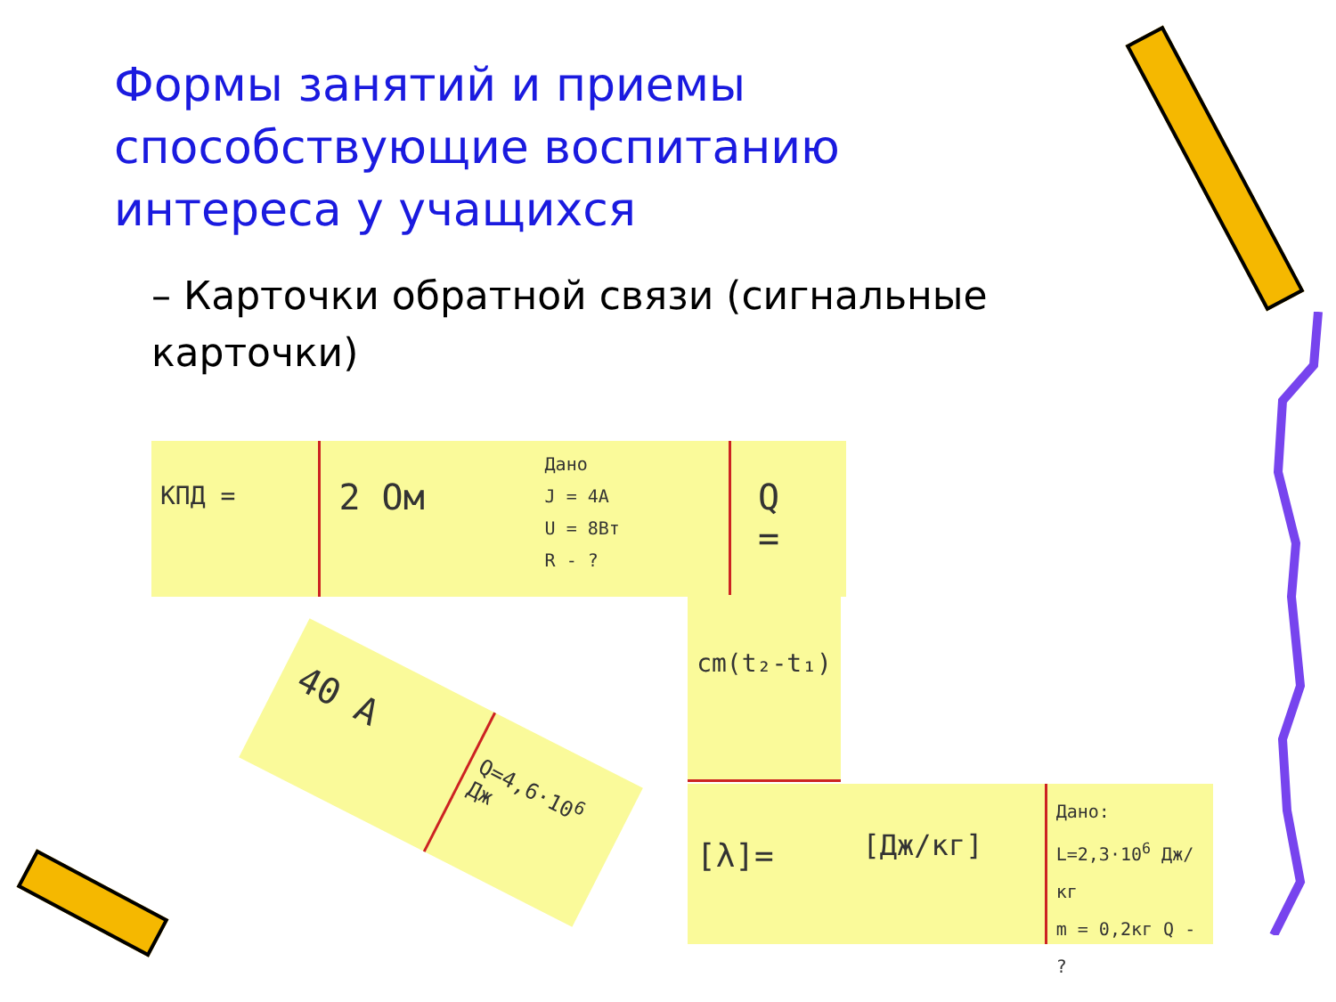Формы занятий и приемы способствующие воспитанию интереса у учащихся
– Карточки обратной связи (сигнальные карточки)
КПД =
2 Ом
Дано
J = 4A
U = 8Вт
R - ?
Q =
cm(t₂-t₁)
[λ]=
[Дж/кг]
Дано:
L=2,3·10<sup>6</sup> Дж/кг
m = 0,2кг Q - ?
40 A
Q=4,6·10<sup>6</sup> Дж